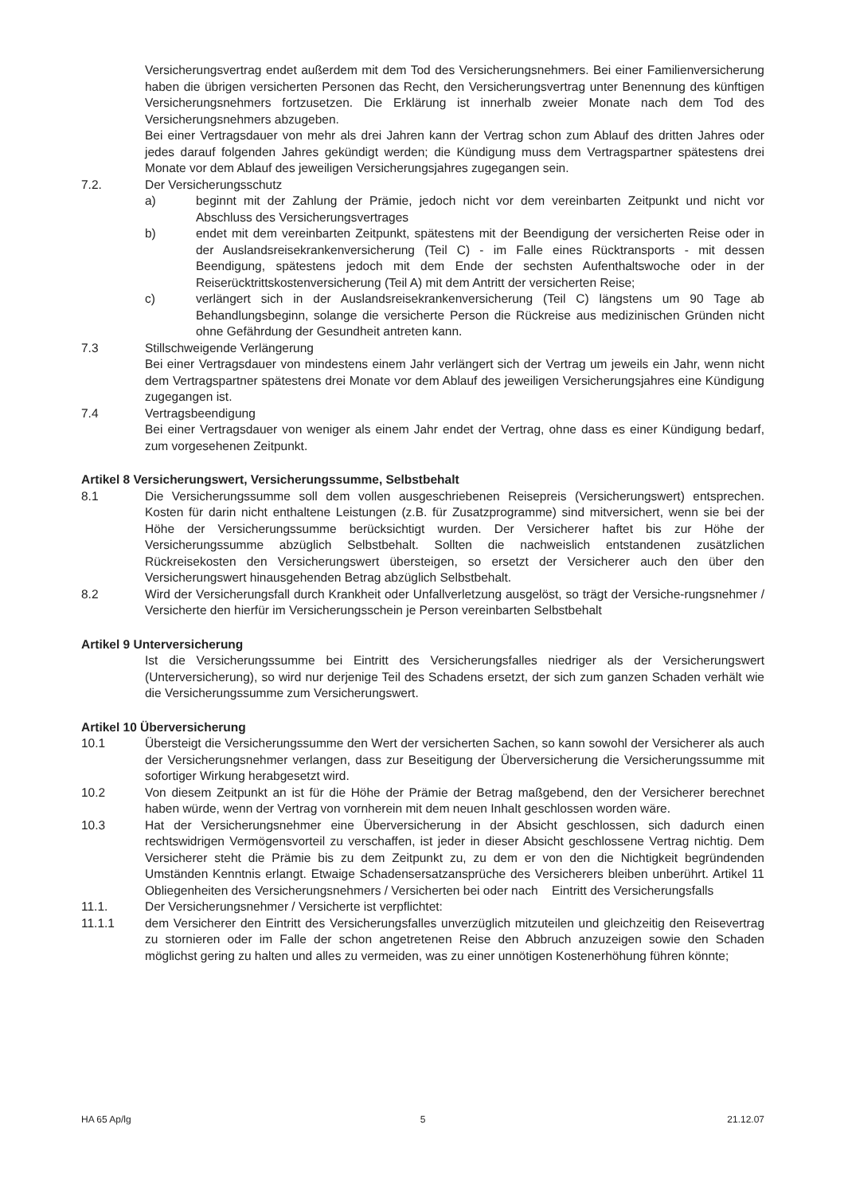Versicherungsvertrag endet außerdem mit dem Tod des Versicherungsnehmers. Bei einer Familienversicherung haben die übrigen versicherten Personen das Recht, den Versicherungsvertrag unter Benennung des künftigen Versicherungsnehmers fortzusetzen. Die Erklärung ist innerhalb zweier Monate nach dem Tod des Versicherungsnehmers abzugeben.
Bei einer Vertragsdauer von mehr als drei Jahren kann der Vertrag schon zum Ablauf des dritten Jahres oder jedes darauf folgenden Jahres gekündigt werden; die Kündigung muss dem Vertragspartner spätestens drei Monate vor dem Ablauf des jeweiligen Versicherungsjahres zugegangen sein.
7.2. Der Versicherungsschutz
a) beginnt mit der Zahlung der Prämie, jedoch nicht vor dem vereinbarten Zeitpunkt und nicht vor Abschluss des Versicherungsvertrages
b) endet mit dem vereinbarten Zeitpunkt, spätestens mit der Beendigung der versicherten Reise oder in der Auslandsreisekrankenversicherung (Teil C) - im Falle eines Rücktransports - mit dessen Beendigung, spätestens jedoch mit dem Ende der sechsten Aufenthaltswoche oder in der Reiserücktrittskostenversicherung (Teil A) mit dem Antritt der versicherten Reise;
c) verlängert sich in der Auslandsreisekrankenversicherung (Teil C) längstens um 90 Tage ab Behandlungsbeginn, solange die versicherte Person die Rückreise aus medizinischen Gründen nicht ohne Gefährdung der Gesundheit antreten kann.
7.3 Stillschweigende Verlängerung
Bei einer Vertragsdauer von mindestens einem Jahr verlängert sich der Vertrag um jeweils ein Jahr, wenn nicht dem Vertragspartner spätestens drei Monate vor dem Ablauf des jeweiligen Versicherungsjahres eine Kündigung zugegangen ist.
7.4 Vertragsbeendigung
Bei einer Vertragsdauer von weniger als einem Jahr endet der Vertrag, ohne dass es einer Kündigung bedarf, zum vorgesehenen Zeitpunkt.
Artikel 8 Versicherungswert, Versicherungssumme, Selbstbehalt
8.1 Die Versicherungssumme soll dem vollen ausgeschriebenen Reisepreis (Versicherungswert) entsprechen. Kosten für darin nicht enthaltene Leistungen (z.B. für Zusatzprogramme) sind mitversichert, wenn sie bei der Höhe der Versicherungssumme berücksichtigt wurden. Der Versicherer haftet bis zur Höhe der Versicherungssumme abzüglich Selbstbehalt. Sollten die nachweislich entstandenen zusätzlichen Rückreisekosten den Versicherungswert übersteigen, so ersetzt der Versicherer auch den über den Versicherungswert hinausgehenden Betrag abzüglich Selbstbehalt.
8.2 Wird der Versicherungsfall durch Krankheit oder Unfallverletzung ausgelöst, so trägt der Versiche-rungsnehmer / Versicherte den hierfür im Versicherungsschein je Person vereinbarten Selbstbehalt
Artikel 9 Unterversicherung
Ist die Versicherungssumme bei Eintritt des Versicherungsfalles niedriger als der Versicherungswert (Unterversicherung), so wird nur derjenige Teil des Schadens ersetzt, der sich zum ganzen Schaden verhält wie die Versicherungssumme zum Versicherungswert.
Artikel 10 Überversicherung
10.1 Übersteigt die Versicherungssumme den Wert der versicherten Sachen, so kann sowohl der Versicherer als auch der Versicherungsnehmer verlangen, dass zur Beseitigung der Überversicherung die Versicherungssumme mit sofortiger Wirkung herabgesetzt wird.
10.2 Von diesem Zeitpunkt an ist für die Höhe der Prämie der Betrag maßgebend, den der Versicherer berechnet haben würde, wenn der Vertrag von vornherein mit dem neuen Inhalt geschlossen worden wäre.
10.3 Hat der Versicherungsnehmer eine Überversicherung in der Absicht geschlossen, sich dadurch einen rechtswidrigen Vermögensvorteil zu verschaffen, ist jeder in dieser Absicht geschlossene Vertrag nichtig. Dem Versicherer steht die Prämie bis zu dem Zeitpunkt zu, zu dem er von den die Nichtigkeit begründenden Umständen Kenntnis erlangt. Etwaige Schadensersatzansprüche des Versicherers bleiben unberührt. Artikel 11 Obliegenheiten des Versicherungsnehmers / Versicherten bei oder nach Eintritt des Versicherungsfalls
11.1. Der Versicherungsnehmer / Versicherte ist verpflichtet:
11.1.1 dem Versicherer den Eintritt des Versicherungsfalles unverzüglich mitzuteilen und gleichzeitig den Reisevertrag zu stornieren oder im Falle der schon angetretenen Reise den Abbruch anzuzeigen sowie den Schaden möglichst gering zu halten und alles zu vermeiden, was zu einer unnötigen Kostenerhöhung führen könnte;
HA 65 Ap/lg 5 21.12.07